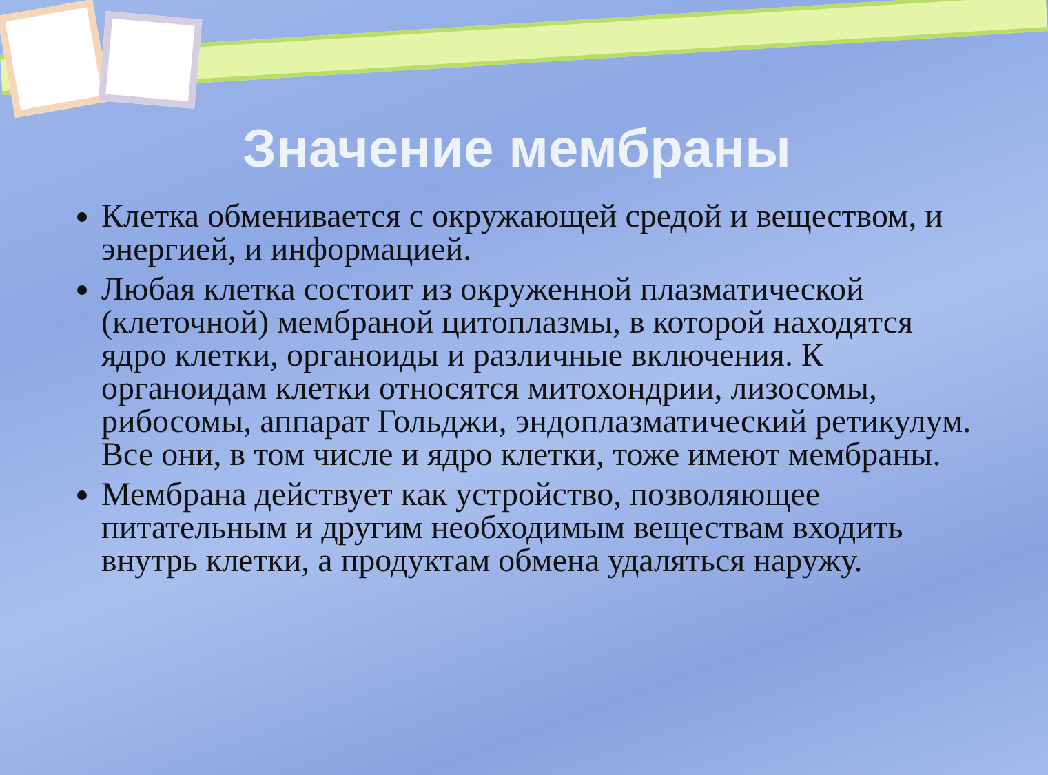Значение мембраны
Клетка обменивается с окружающей средой и веществом, и энергией, и информацией.
Любая клетка состоит из окруженной плазматической (клеточной) мембраной цитоплазмы, в которой находятся ядро клетки, органоиды и различные включения. К органоидам клетки относятся митохондрии, лизосомы, рибосомы, аппарат Гольджи, эндоплазматический ретикулум. Все они, в том числе и ядро клетки, тоже имеют мембраны.
Мембрана действует как устройство, позволяющее питательным и другим необходимым веществам входить внутрь клетки, а продуктам обмена удаляться наружу.